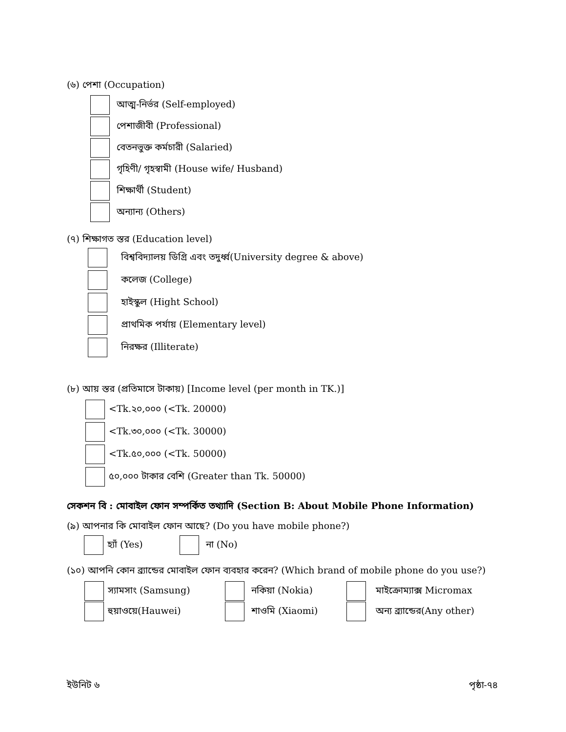(৬) পেশা (Occupation)
আত্ম-নির্ভর (Self-employed)
পেশাজীবী (Professional)
বেতনভুক্ত কর্মচারী (Salaried)
গৃহিণী/ গৃহস্বামী (House wife/ Husband)
শিক্ষার্থী (Student)
অন্যান্য (Others)
(৭) শিক্ষাগত স্তর (Education level)
বিশ্ববিদ্যালয় ডিগ্রি এবং তদুর্ধ্ব(University degree & above)
কলেজ (College)
হাইস্কুল (Hight School)
প্রাথমিক পর্যায় (Elementary level)
নিরক্ষর (Illiterate)
(৮) আয় স্তর (প্রতিমাসে টাকায়) [Income level (per month in TK.)]
<Tk.২০,০০০ (<Tk. 20000)
<Tk.৩০,০০০ (<Tk. 30000)
<Tk.৫০,০০০ (<Tk. 50000)
৫০,০০০ টাকার বেশি (Greater than Tk. 50000)
সেকশন বি : মোবাইল ফোন সম্পর্কিত তথ্যাদি (Section B: About Mobile Phone Information)
(৯) আপনার কি মোবাইল ফোন আছে? (Do you have mobile phone?)
হ্যাঁ (Yes) না (No)
(১০) আপনি কোন ব্র্যান্ডের মোবাইল ফোন ব্যবহার করেন? (Which brand of mobile phone do you use?)
স্যামসাং (Samsung) নকিয়া (Nokia) মাইক্রোম্যাক্স Micromax
হুয়াওয়ে(Hauwei) শাওমি (Xiaomi) অন্য ব্র্যান্ডের(Any other)
ইউনিট ৬ পৃষ্ঠা-৭৪